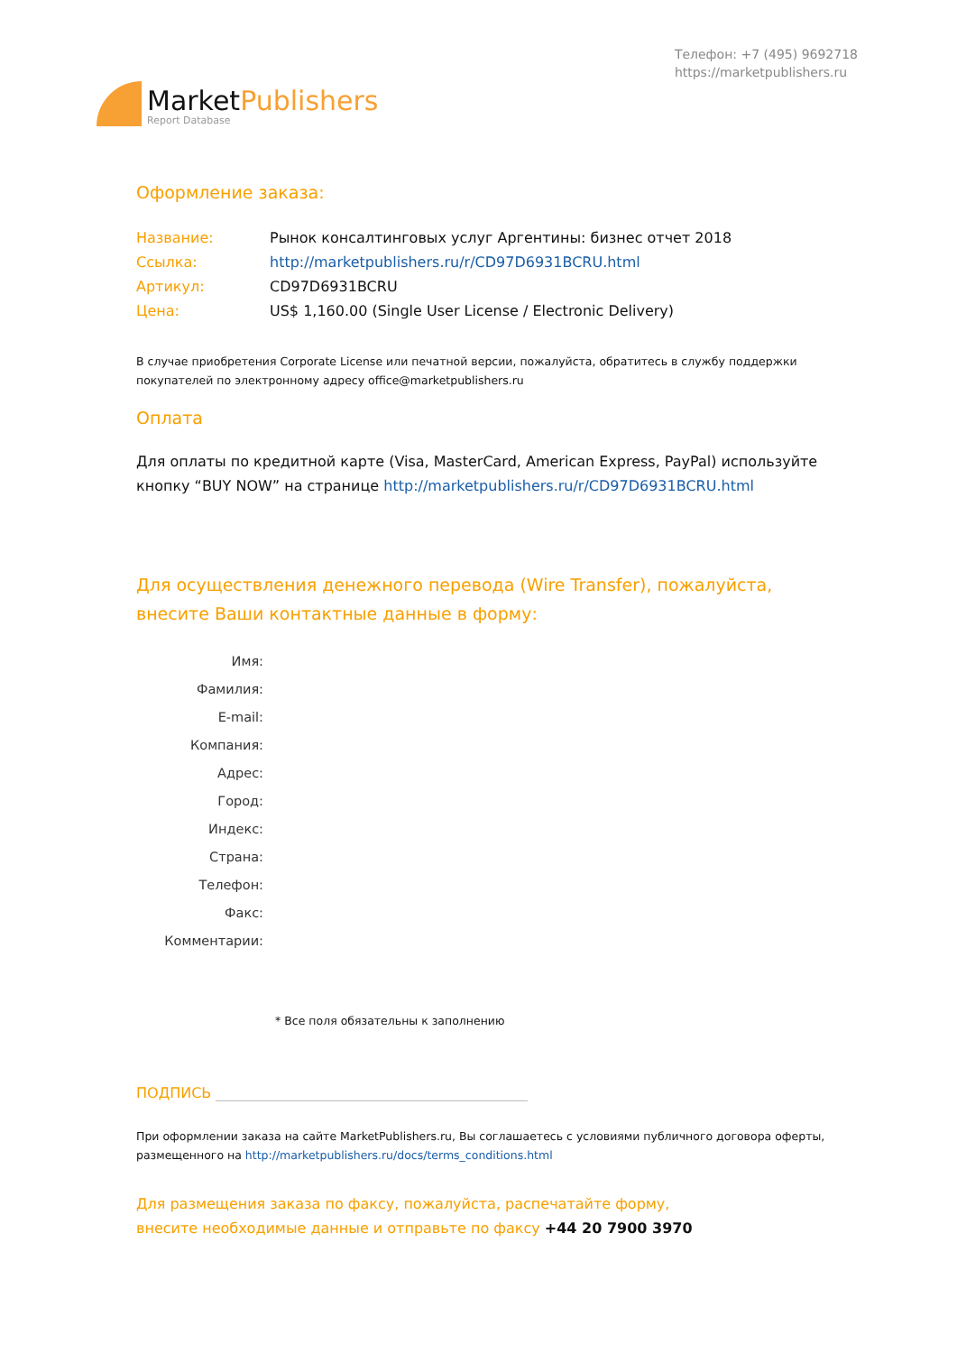MarketPublishers
Report Database
Телефон: +7 (495) 9692718
https://marketpublishers.ru
Оформление заказа:
Название: Рынок консалтинговых услуг Аргентины: бизнес отчет 2018
Ссылка: http://marketpublishers.ru/r/CD97D6931BCRU.html
Артикул: CD97D6931BCRU
Цена: US$ 1,160.00 (Single User License / Electronic Delivery)
В случае приобретения Corporate License или печатной версии, пожалуйста, обратитесь в службу поддержки покупателей по электронному адресу office@marketpublishers.ru
Оплата
Для оплаты по кредитной карте (Visa, MasterCard, American Express, PayPal) используйте кнопку “BUY NOW” на странице http://marketpublishers.ru/r/CD97D6931BCRU.html
Для осуществления денежного перевода (Wire Transfer), пожалуйста,
внесите Ваши контактные данные в форму:
Имя:
Фамилия:
E-mail:
Компания:
Адрес:
Город:
Индекс:
Страна:
Телефон:
Факс:
Комментарии:
* Все поля обязательны к заполнению
ПОДПИСЬ
При оформлении заказа на сайте MarketPublishers.ru, Вы соглашаетесь с условиями публичного договора оферты, размещенного на http://marketpublishers.ru/docs/terms_conditions.html
Для размещения заказа по факсу, пожалуйста, распечатайте форму,
внесите необходимые данные и отправьте по факсу +44 20 7900 3970